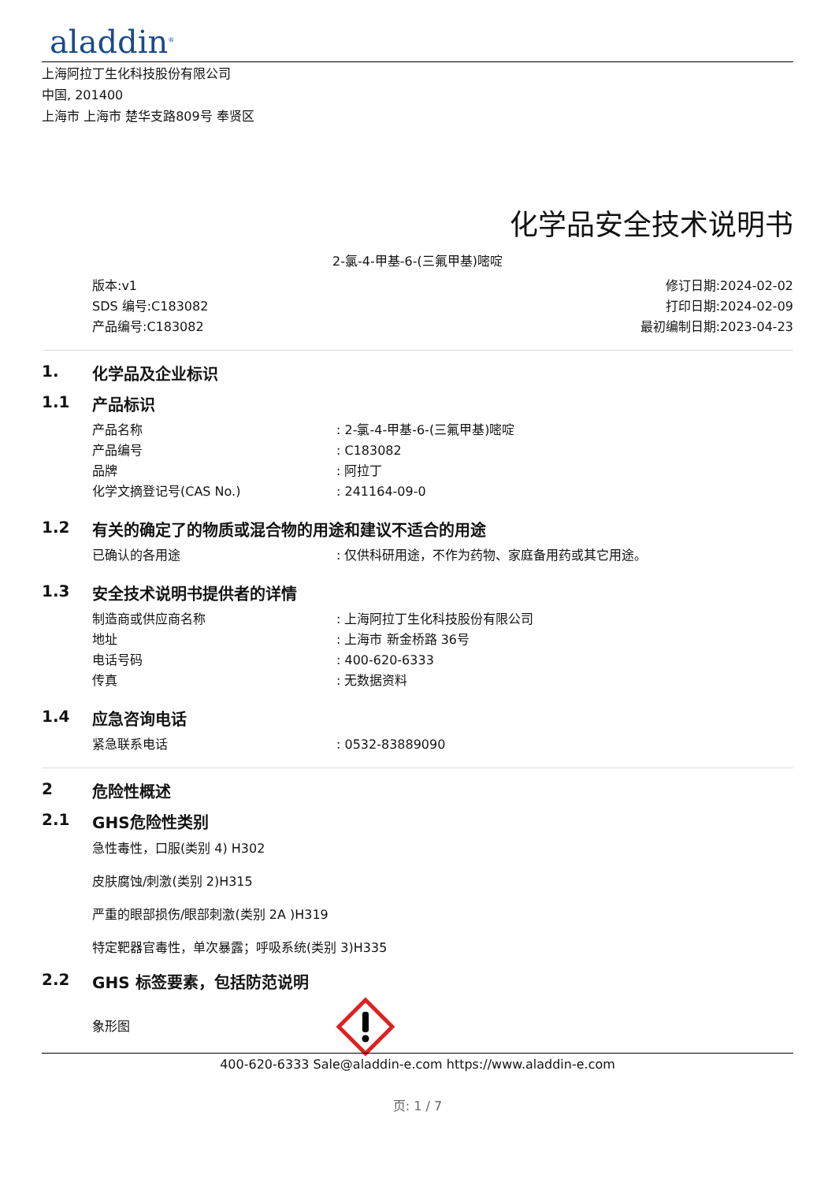aladdin<sup>®</sup>
上海阿拉丁生化科技股份有限公司
中国, 201400
上海市 上海市 楚华支路809号 奉贤区
化学品安全技术说明书
2-氯-4-甲基-6-(三氟甲基)嘧啶
版本:v1
SDS 编号:C183082
产品编号:C183082
修订日期:2024-02-02
打印日期:2024-02-09
最初编制日期:2023-04-23
1. 化学品及企业标识
1.1 产品标识
产品名称: 2-氯-4-甲基-6-(三氟甲基)嘧啶
产品编号: C183082
品牌: 阿拉丁
化学文摘登记号(CAS No.): 241164-09-0
1.2 有关的确定了的物质或混合物的用途和建议不适合的用途
已确认的各用途: 仅供科研用途，不作为药物、家庭备用药或其它用途。
1.3 安全技术说明书提供者的详情
制造商或供应商名称: 上海阿拉丁生化科技股份有限公司
地址: 上海市 新金桥路 36号
电话号码: 400-620-6333
传真: 无数据资料
1.4 应急咨询电话
紧急联系电话: 0532-83889090
2 危险性概述
2.1 GHS危险性类别
急性毒性，口服(类别 4) H302
皮肤腐蚀/刺激(类别 2)H315
严重的眼部损伤/眼部刺激(类别 2A )H319
特定靶器官毒性，单次暴露；呼吸系统(类别 3)H335
2.2 GHS 标签要素，包括防范说明
象形图
400-620-6333 Sale@aladdin-e.com https://www.aladdin-e.com
页: 1 / 7